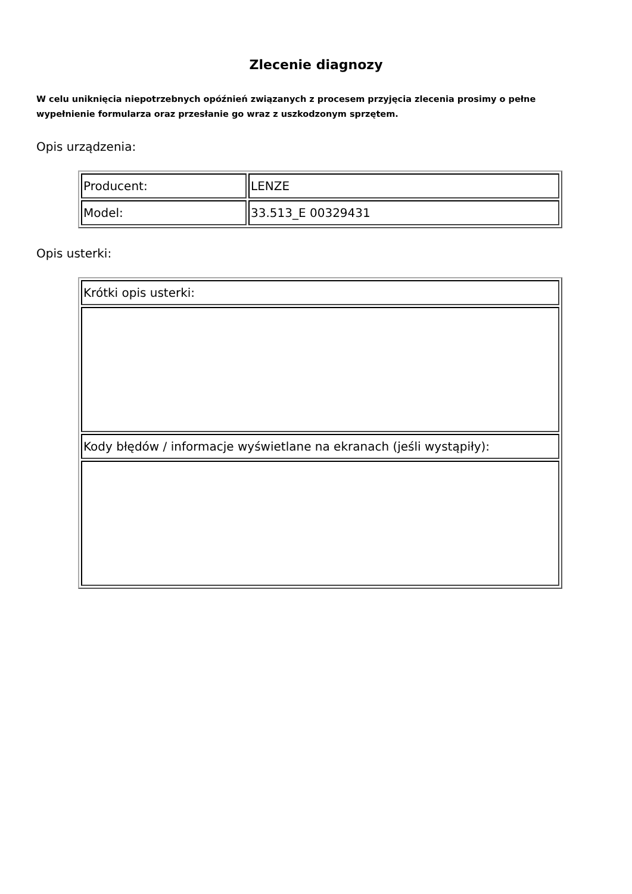Zlecenie diagnozy
W celu uniknięcia niepotrzebnych opóźnień związanych z procesem przyjęcia zlecenia prosimy o pełne wypełnienie formularza oraz przesłanie go wraz z uszkodzonym sprzętem.
Opis urządzenia:
| Producent: | LENZE |
| Model: | 33.513_E 00329431 |
Opis usterki:
| Krótki opis usterki: |
| Kody błędów / informacje wyświetlane na ekranach (jeśli wystąpiły): |